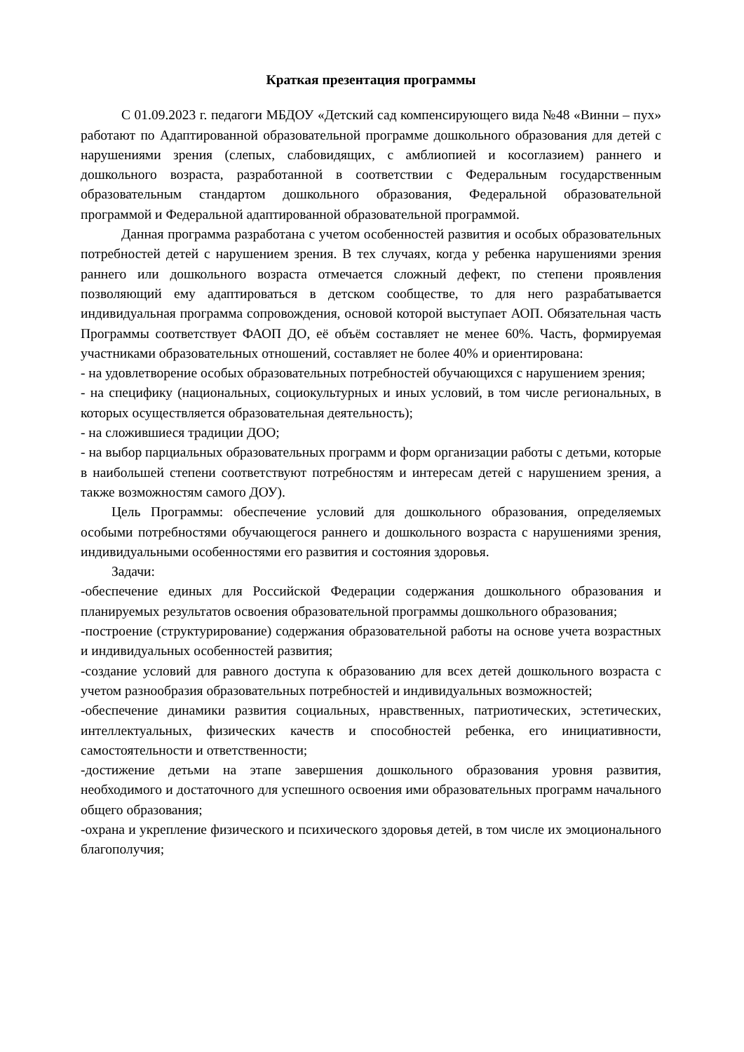Краткая презентация программы
С 01.09.2023 г. педагоги МБДОУ «Детский сад компенсирующего вида №48 «Винни – пух» работают по Адаптированной образовательной программе дошкольного образования для детей с нарушениями зрения (слепых, слабовидящих, с амблиопией и косоглазием) раннего и дошкольного возраста, разработанной в соответствии с Федеральным государственным образовательным стандартом дошкольного образования, Федеральной образовательной программой и Федеральной адаптированной образовательной программой.
Данная программа разработана с учетом особенностей развития и особых образовательных потребностей детей с нарушением зрения. В тех случаях, когда у ребенка нарушениями зрения раннего или дошкольного возраста отмечается сложный дефект, по степени проявления позволяющий ему адаптироваться в детском сообществе, то для него разрабатывается индивидуальная программа сопровождения, основой которой выступает АОП. Обязательная часть Программы соответствует ФАОП ДО, её объём составляет не менее 60%. Часть, формируемая участниками образовательных отношений, составляет не более 40% и ориентирована:
- на удовлетворение особых образовательных потребностей обучающихся с нарушением зрения;
- на специфику (национальных, социокультурных и иных условий, в том числе региональных, в которых осуществляется образовательная деятельность);
- на сложившиеся традиции ДОО;
- на выбор парциальных образовательных программ и форм организации работы с детьми, которые в наибольшей степени соответствуют потребностям и интересам детей с нарушением зрения, а также возможностям самого ДОУ).
Цель Программы: обеспечение условий для дошкольного образования, определяемых особыми потребностями обучающегося раннего и дошкольного возраста с нарушениями зрения, индивидуальными особенностями его развития и состояния здоровья.
Задачи:
-обеспечение единых для Российской Федерации содержания дошкольного образования и планируемых результатов освоения образовательной программы дошкольного образования;
-построение (структурирование) содержания образовательной работы на основе учета возрастных и индивидуальных особенностей развития;
-создание условий для равного доступа к образованию для всех детей дошкольного возраста с учетом разнообразия образовательных потребностей и индивидуальных возможностей;
-обеспечение динамики развития социальных, нравственных, патриотических, эстетических, интеллектуальных, физических качеств и способностей ребенка, его инициативности, самостоятельности и ответственности;
-достижение детьми на этапе завершения дошкольного образования уровня развития, необходимого и достаточного для успешного освоения ими образовательных программ начального общего образования;
-охрана и укрепление физического и психического здоровья детей, в том числе их эмоционального благополучия;